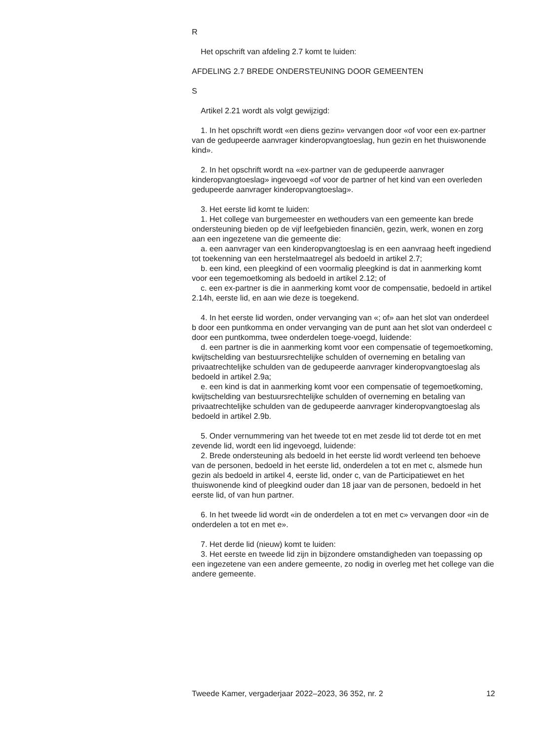R
Het opschrift van afdeling 2.7 komt te luiden:
AFDELING 2.7 BREDE ONDERSTEUNING DOOR GEMEENTEN
S
Artikel 2.21 wordt als volgt gewijzigd:
1. In het opschrift wordt «en diens gezin» vervangen door «of voor een ex-partner van de gedupeerde aanvrager kinderopvangtoeslag, hun gezin en het thuiswonende kind».
2. In het opschrift wordt na «ex-partner van de gedupeerde aanvrager kinderopvangtoeslag» ingevoegd «of voor de partner of het kind van een overleden gedupeerde aanvrager kinderopvangtoeslag».
3. Het eerste lid komt te luiden:
1. Het college van burgemeester en wethouders van een gemeente kan brede ondersteuning bieden op de vijf leefgebieden financiën, gezin, werk, wonen en zorg aan een ingezetene van die gemeente die:
a. een aanvrager van een kinderopvangtoeslag is en een aanvraag heeft ingediend tot toekenning van een herstelmaatregel als bedoeld in artikel 2.7;
b. een kind, een pleegkind of een voormalig pleegkind is dat in aanmerking komt voor een tegemoetkoming als bedoeld in artikel 2.12; of
c. een ex-partner is die in aanmerking komt voor de compensatie, bedoeld in artikel 2.14h, eerste lid, en aan wie deze is toegekend.
4. In het eerste lid worden, onder vervanging van «; of» aan het slot van onderdeel b door een puntkomma en onder vervanging van de punt aan het slot van onderdeel c door een puntkomma, twee onderdelen toege-voegd, luidende:
d. een partner is die in aanmerking komt voor een compensatie of tegemoetkoming, kwijtschelding van bestuursrechtelijke schulden of overneming en betaling van privaatrechtelijke schulden van de gedupeerde aanvrager kinderopvangtoeslag als bedoeld in artikel 2.9a;
e. een kind is dat in aanmerking komt voor een compensatie of tegemoetkoming, kwijtschelding van bestuursrechtelijke schulden of overneming en betaling van privaatrechtelijke schulden van de gedupeerde aanvrager kinderopvangtoeslag als bedoeld in artikel 2.9b.
5. Onder vernummering van het tweede tot en met zesde lid tot derde tot en met zevende lid, wordt een lid ingevoegd, luidende:
2. Brede ondersteuning als bedoeld in het eerste lid wordt verleend ten behoeve van de personen, bedoeld in het eerste lid, onderdelen a tot en met c, alsmede hun gezin als bedoeld in artikel 4, eerste lid, onder c, van de Participatiewet en het thuiswonende kind of pleegkind ouder dan 18 jaar van de personen, bedoeld in het eerste lid, of van hun partner.
6. In het tweede lid wordt «in de onderdelen a tot en met c» vervangen door «in de onderdelen a tot en met e».
7. Het derde lid (nieuw) komt te luiden:
3. Het eerste en tweede lid zijn in bijzondere omstandigheden van toepassing op een ingezetene van een andere gemeente, zo nodig in overleg met het college van die andere gemeente.
Tweede Kamer, vergaderjaar 2022–2023, 36 352, nr. 2 12